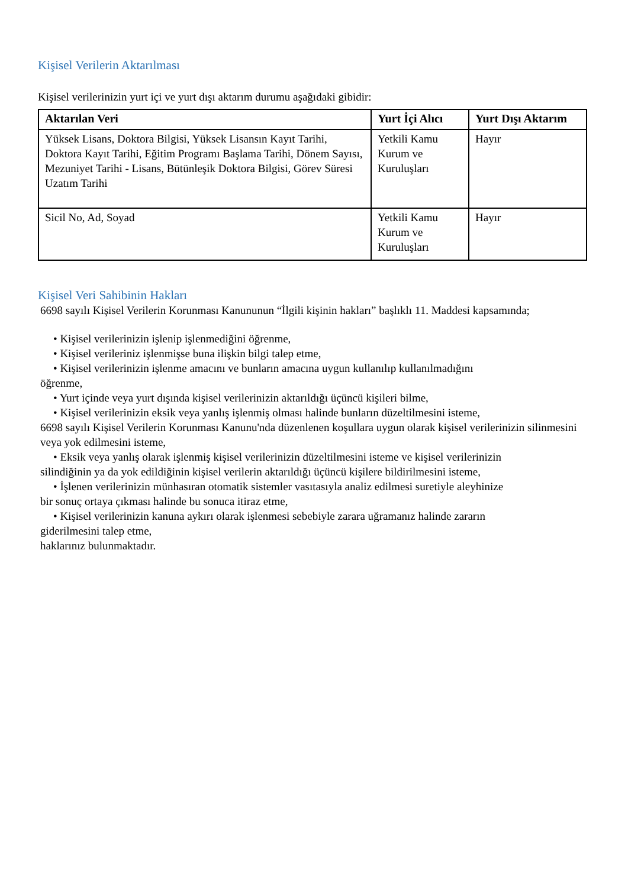Kişisel Verilerin Aktarılması
Kişisel verilerinizin yurt içi ve yurt dışı aktarım durumu aşağıdaki gibidir:
| Aktarılan Veri | Yurt İçi Alıcı | Yurt Dışı Aktarım |
| --- | --- | --- |
| Yüksek Lisans, Doktora Bilgisi, Yüksek Lisansın Kayıt Tarihi, Doktora Kayıt Tarihi, Eğitim Programı Başlama Tarihi, Dönem Sayısı, Mezuniyet Tarihi - Lisans, Bütünleşik Doktora Bilgisi, Görev Süresi Uzatım Tarihi | Yetkili Kamu Kurum ve Kuruluşları | Hayır |
| Sicil No, Ad, Soyad | Yetkili Kamu Kurum ve Kuruluşları | Hayır |
Kişisel Veri Sahibinin Hakları
6698 sayılı Kişisel Verilerin Korunması Kanununun “İlgili kişinin hakları” başlıklı 11. Maddesi kapsamında;
• Kişisel verilerinizin işlenip işlenmediğini öğrenme,
• Kişisel verileriniz işlenmişse buna ilişkin bilgi talep etme,
• Kişisel verilerinizin işlenme amacını ve bunların amacına uygun kullanılıp kullanılmadığını
öğrenme,
• Yurt içinde veya yurt dışında kişisel verilerinizin aktarıldığı üçüncü kişileri bilme,
• Kişisel verilerinizin eksik veya yanlış işlenmiş olması halinde bunların düzeltilmesini isteme,
6698 sayılı Kişisel Verilerin Korunması Kanunu'nda düzenlenen koşullara uygun olarak kişisel verilerinizin silinmesini veya yok edilmesini isteme,
• Eksik veya yanlış olarak işlenmiş kişisel verilerinizin düzeltilmesini isteme ve kişisel verilerinizin
silindiğinin ya da yok edildiğinin kişisel verilerin aktarıldığı üçüncü kişilere bildirilmesini isteme,
• İşlenen verilerinizin münhasıran otomatik sistemler vasıtasıyla analiz edilmesi suretiyle aleyhinize
bir sonuç ortaya çıkması halinde bu sonuca itiraz etme,
• Kişisel verilerinizin kanuna aykırı olarak işlenmesi sebebiyle zarara uğramanız halinde zararın
giderilmesini talep etme,
haklarınız bulunmaktadır.